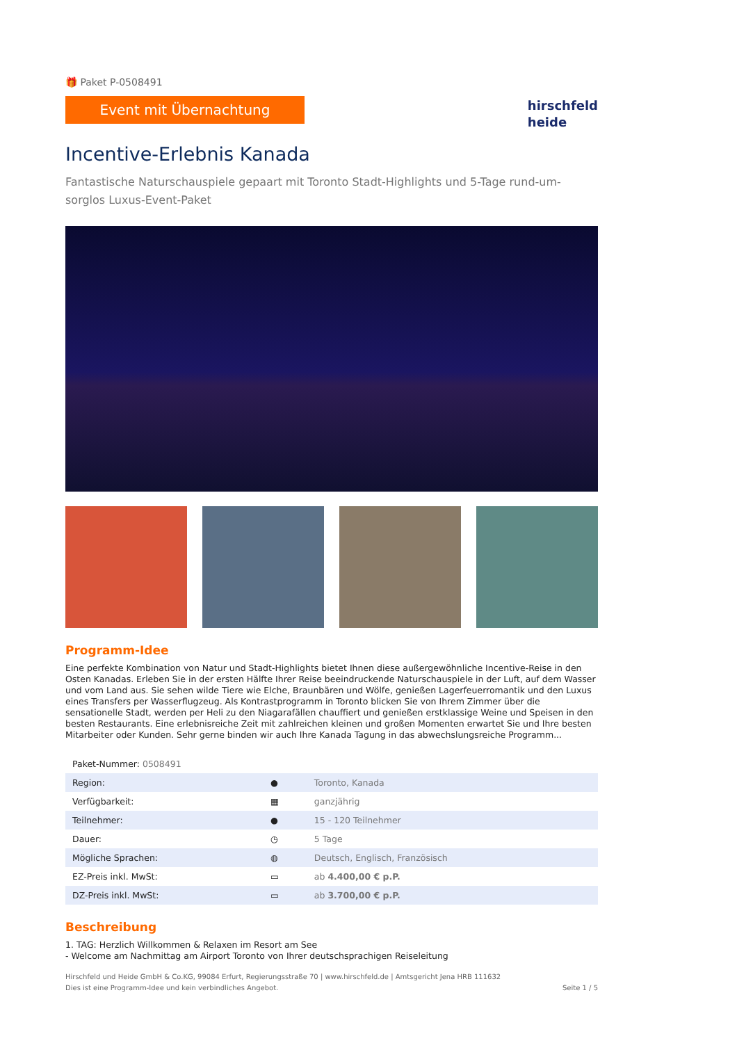🎁 Paket P-0508491
Event mit Übernachtung
hirschfeld
heide
Incentive-Erlebnis Kanada
Fantastische Naturschauspiele gepaart mit Toronto Stadt-Highlights und 5-Tage rund-um-sorglos Luxus-Event-Paket
Programm-Idee
Eine perfekte Kombination von Natur und Stadt-Highlights bietet Ihnen diese außergewöhnliche Incentive-Reise in den Osten Kanadas. Erleben Sie in der ersten Hälfte Ihrer Reise beeindruckende Naturschauspiele in der Luft, auf dem Wasser und vom Land aus. Sie sehen wilde Tiere wie Elche, Braunbären und Wölfe, genießen Lagerfeuerromantik und den Luxus eines Transfers per Wasserflugzeug. Als Kontrastprogramm in Toronto blicken Sie von Ihrem Zimmer über die sensationelle Stadt, werden per Heli zu den Niagarafällen chauffiert und genießen erstklassige Weine und Speisen in den besten Restaurants. Eine erlebnisreiche Zeit mit zahlreichen kleinen und großen Momenten erwartet Sie und Ihre besten Mitarbeiter oder Kunden. Sehr gerne binden wir auch Ihre Kanada Tagung in das abwechslungsreiche Programm...
| Paket-Nummer: 0508491 | | |
| Region: | ● | Toronto, Kanada |
| Verfügbarkeit: | ▦ | ganzjährig |
| Teilnehmer: | ● | 15 - 120 Teilnehmer |
| Dauer: | ◷ | 5 Tage |
| Mögliche Sprachen: | ◍ | Deutsch, Englisch, Französisch |
| EZ-Preis inkl. MwSt: | ▭ | ab 4.400,00 € p.P. |
| DZ-Preis inkl. MwSt: | ▭ | ab 3.700,00 € p.P. |
Beschreibung
1. TAG: Herzlich Willkommen & Relaxen im Resort am See
- Welcome am Nachmittag am Airport Toronto von Ihrer deutschsprachigen Reiseleitung
Hirschfeld und Heide GmbH & Co.KG, 99084 Erfurt, Regierungsstraße 70 | www.hirschfeld.de | Amtsgericht Jena HRB 111632
Dies ist eine Programm-Idee und kein verbindliches Angebot.
Seite 1 / 5